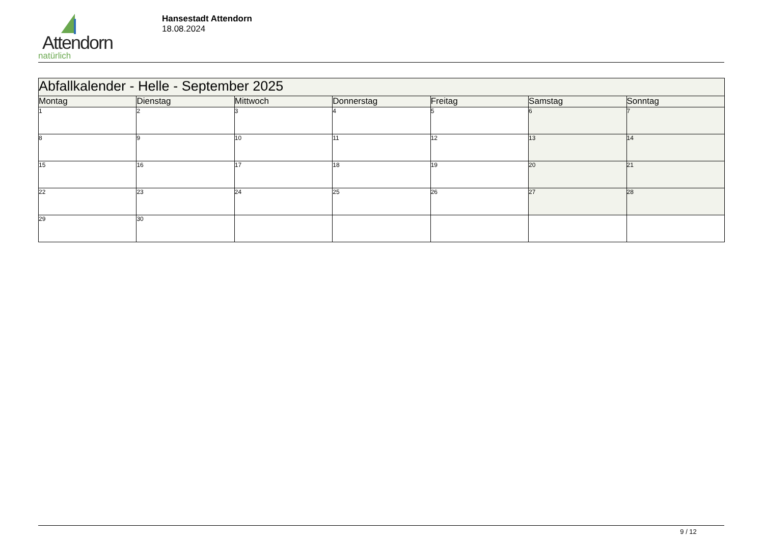Attendorn
natürlich
Hansestadt Attendorn
18.08.2024
| Abfallkalender - Helle - September 2025 | | | | | | |
| Montag | Dienstag | Mittwoch | Donnerstag | Freitag | Samstag | Sonntag |
| 1 | 2 | 3 | 4 | 5 | 6 | 7 |
| 8 | 9 | 10 | 11 | 12 | 13 | 14 |
| 15 | 16 | 17 | 18 | 19 | 20 | 21 |
| 22 | 23 | 24 | 25 | 26 | 27 | 28 |
| 29 | 30 | | | | | |
9 / 12